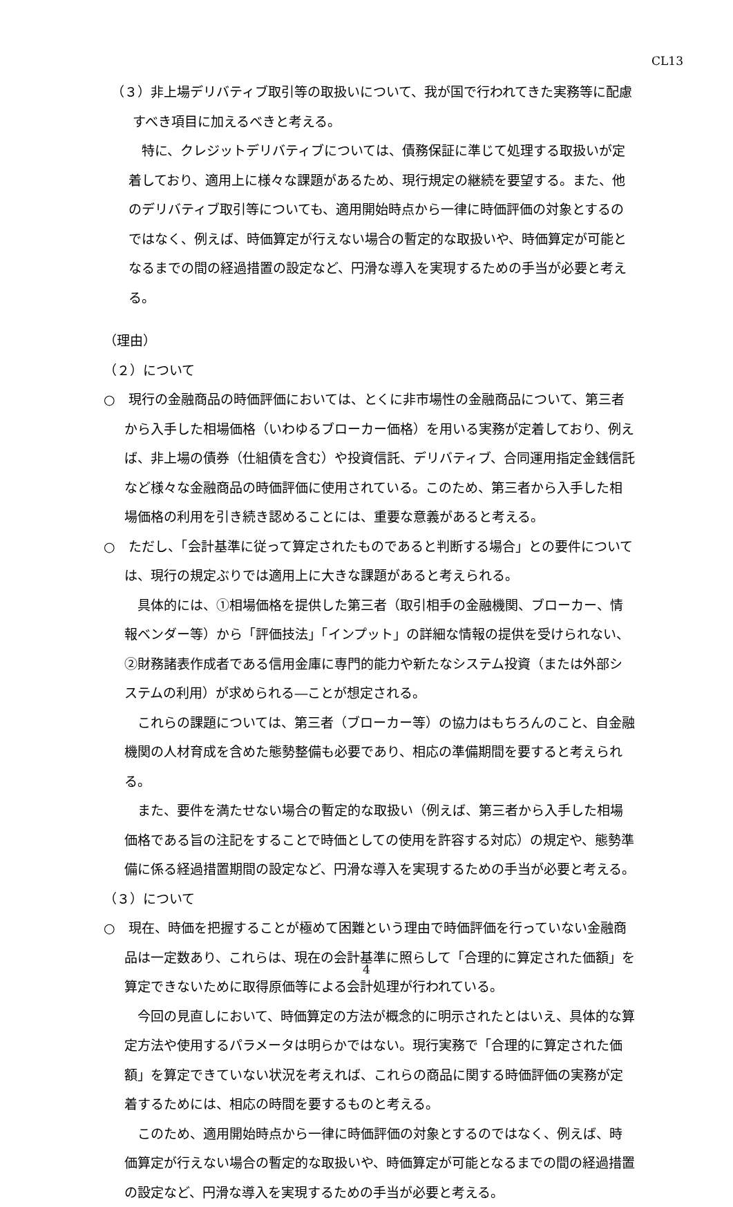CL13
（３）非上場デリバティブ取引等の取扱いについて、我が国で行われてきた実務等に配慮すべき項目に加えるべきと考える。
特に、クレジットデリバティブについては、債務保証に準じて処理する取扱いが定着しており、適用上に様々な課題があるため、現行規定の継続を要望する。また、他のデリバティブ取引等についても、適用開始時点から一律に時価評価の対象とするのではなく、例えば、時価算定が行えない場合の暫定的な取扱いや、時価算定が可能となるまでの間の経過措置の設定など、円滑な導入を実現するための手当が必要と考える。
（理由）
（２）について
○　現行の金融商品の時価評価においては、とくに非市場性の金融商品について、第三者から入手した相場価格（いわゆるブローカー価格）を用いる実務が定着しており、例えば、非上場の債券（仕組債を含む）や投資信託、デリバティブ、合同運用指定金銭信託など様々な金融商品の時価評価に使用されている。このため、第三者から入手した相場価格の利用を引き続き認めることには、重要な意義があると考える。
○　ただし、「会計基準に従って算定されたものであると判断する場合」との要件については、現行の規定ぶりでは適用上に大きな課題があると考えられる。
具体的には、①相場価格を提供した第三者（取引相手の金融機関、ブローカー、情報ベンダー等）から「評価技法」「インプット」の詳細な情報の提供を受けられない、②財務諸表作成者である信用金庫に専門的能力や新たなシステム投資（または外部システムの利用）が求められる―ことが想定される。
これらの課題については、第三者（ブローカー等）の協力はもちろんのこと、自金融機関の人材育成を含めた態勢整備も必要であり、相応の準備期間を要すると考えられる。
また、要件を満たせない場合の暫定的な取扱い（例えば、第三者から入手した相場価格である旨の注記をすることで時価としての使用を許容する対応）の規定や、態勢準備に係る経過措置期間の設定など、円滑な導入を実現するための手当が必要と考える。
（３）について
○　現在、時価を把握することが極めて困難という理由で時価評価を行っていない金融商品は一定数あり、これらは、現在の会計基準に照らして「合理的に算定された価額」を算定できないために取得原価等による会計処理が行われている。
今回の見直しにおいて、時価算定の方法が概念的に明示されたとはいえ、具体的な算定方法や使用するパラメータは明らかではない。現行実務で「合理的に算定された価額」を算定できていない状況を考えれば、これらの商品に関する時価評価の実務が定着するためには、相応の時間を要するものと考える。
このため、適用開始時点から一律に時価評価の対象とするのではなく、例えば、時価算定が行えない場合の暫定的な取扱いや、時価算定が可能となるまでの間の経過措置の設定など、円滑な導入を実現するための手当が必要と考える。
4